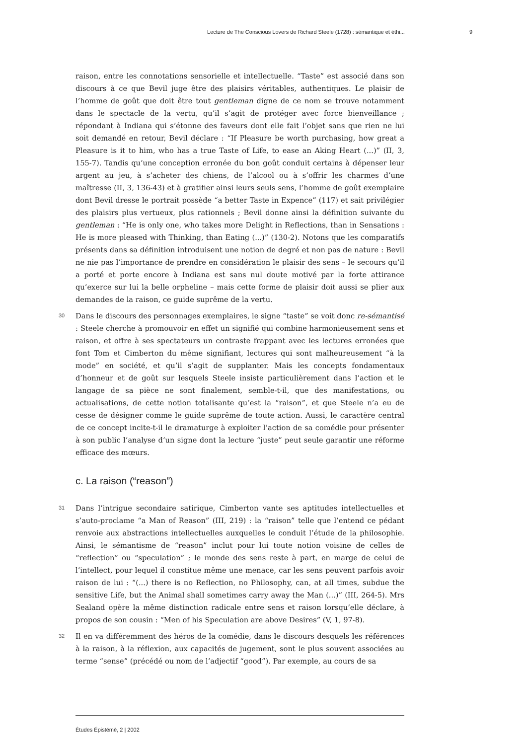Lecture de The Conscious Lovers de Richard Steele (1728) : sémantique et éthi... 9
raison, entre les connotations sensorielle et intellectuelle. “Taste” est associé dans son discours à ce que Bevil juge être des plaisirs véritables, authentiques. Le plaisir de l’homme de goût que doit être tout gentleman digne de ce nom se trouve notamment dans le spectacle de la vertu, qu’il s’agit de protéger avec force bienveillance ; répondant à Indiana qui s’étonne des faveurs dont elle fait l’objet sans que rien ne lui soit demandé en retour, Bevil déclare : “If Pleasure be worth purchasing, how great a Pleasure is it to him, who has a true Taste of Life, to ease an Aking Heart (...)” (II, 3, 155-7). Tandis qu’une conception erronée du bon goût conduit certains à dépenser leur argent au jeu, à s’acheter des chiens, de l’alcool ou à s’offrir les charmes d’une maîtresse (II, 3, 136-43) et à gratifier ainsi leurs seuls sens, l’homme de goût exemplaire dont Bevil dresse le portrait possède “a better Taste in Expence” (117) et sait privilégier des plaisirs plus vertueux, plus rationnels ; Bevil donne ainsi la définition suivante du gentleman : “He is only one, who takes more Delight in Reflections, than in Sensations : He is more pleased with Thinking, than Eating (...)” (130-2). Notons que les comparatifs présents dans sa définition introduisent une notion de degré et non pas de nature : Bevil ne nie pas l’importance de prendre en considération le plaisir des sens – le secours qu’il a porté et porte encore à Indiana est sans nul doute motivé par la forte attirance qu’exerce sur lui la belle orpheline – mais cette forme de plaisir doit aussi se plier aux demandes de la raison, ce guide suprême de la vertu.
30 Dans le discours des personnages exemplaires, le signe “taste” se voit donc re-sémantisé : Steele cherche à promouvoir en effet un signifié qui combine harmonieusement sens et raison, et offre à ses spectateurs un contraste frappant avec les lectures erronées que font Tom et Cimberton du même signifiant, lectures qui sont malheureusement “à la mode” en société, et qu’il s’agit de supplanter. Mais les concepts fondamentaux d’honneur et de goût sur lesquels Steele insiste particulièrement dans l’action et le langage de sa pièce ne sont finalement, semble-t-il, que des manifestations, ou actualisations, de cette notion totalisante qu’est la “raison”, et que Steele n’a eu de cesse de désigner comme le guide suprême de toute action. Aussi, le caractère central de ce concept incite-t-il le dramaturge à exploiter l’action de sa comédie pour présenter à son public l’analyse d’un signe dont la lecture “juste” peut seule garantir une réforme efficace des mœurs.
c. La raison (“reason”)
31 Dans l’intrigue secondaire satirique, Cimberton vante ses aptitudes intellectuelles et s’auto-proclame “a Man of Reason” (III, 219) : la “raison” telle que l’entend ce pédant renvoie aux abstractions intellectuelles auxquelles le conduit l’étude de la philosophie. Ainsi, le sémantisme de “reason” inclut pour lui toute notion voisine de celles de “reflection” ou “speculation” ; le monde des sens reste à part, en marge de celui de l’intellect, pour lequel il constitue même une menace, car les sens peuvent parfois avoir raison de lui : “(...) there is no Reflection, no Philosophy, can, at all times, subdue the sensitive Life, but the Animal shall sometimes carry away the Man (...)” (III, 264-5). Mrs Sealand opère la même distinction radicale entre sens et raison lorsqu’elle déclare, à propos de son cousin : “Men of his Speculation are above Desires” (V, 1, 97-8).
32 Il en va différemment des héros de la comédie, dans le discours desquels les références à la raison, à la réflexion, aux capacités de jugement, sont le plus souvent associées au terme “sense” (précédé ou nom de l’adjectif “good”). Par exemple, au cours de sa
Études Épistémè, 2 | 2002